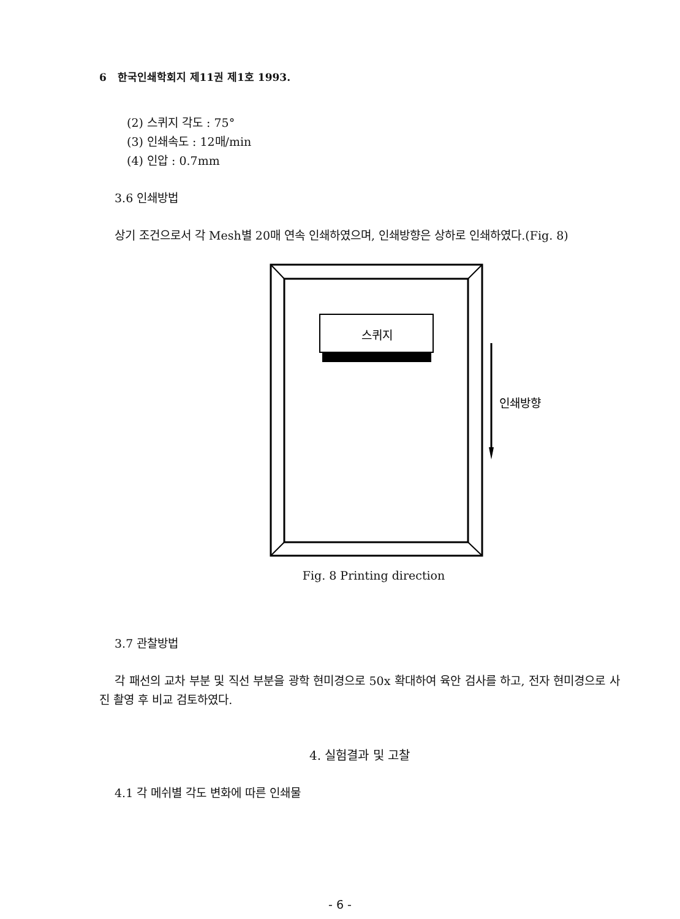6 한국인쇄학회지 제11권 제1호 1993.
(2) 스퀴지 각도 : 75°
(3) 인쇄속도 : 12매/min
(4) 인압 : 0.7mm
3.6 인쇄방법
상기 조건으로서 각 Mesh별 20매 연속 인쇄하였으며, 인쇄방향은 상하로 인쇄하였다.(Fig. 8)
스퀴지
인쇄방향
Fig. 8 Printing direction
3.7 관찰방법
각 패선의 교차 부분 및 직선 부분을 광학 현미경으로 50x 확대하여 육안 검사를 하고, 전자 현미경으로 사진 촬영 후 비교 검토하였다.
4. 실험결과 및 고찰
4.1 각 메쉬별 각도 변화에 따른 인쇄물
- 6 -